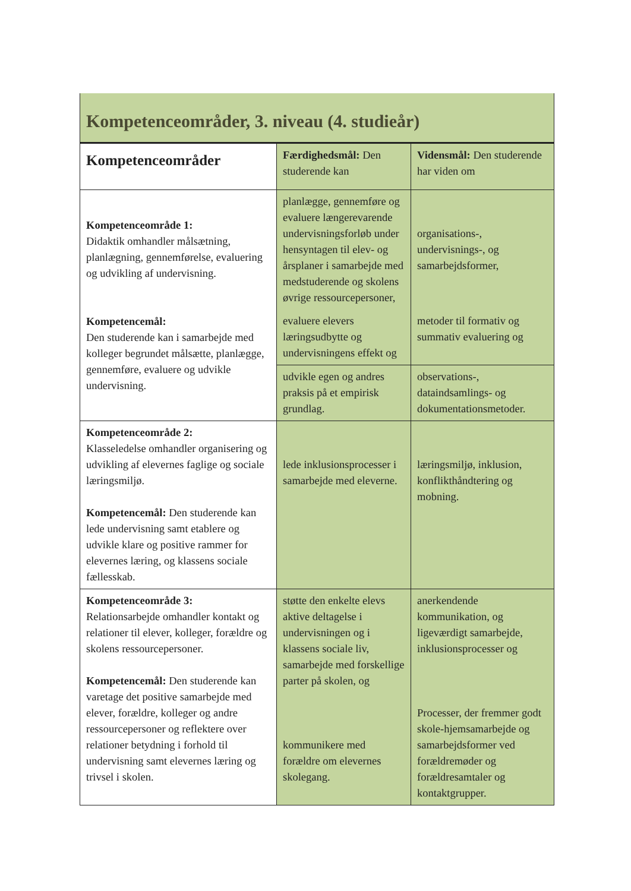Kompetenceområder, 3. niveau (4. studieår)
| Kompetenceområder | Færdighedsmål: Den studerende kan | Vidensmål: Den studerende har viden om |
| --- | --- | --- |
| Kompetenceområde 1: Didaktik omhandler målsætning, planlægning, gennemførelse, evaluering og udvikling af undervisning. Kompetencemål: Den studerende kan i samarbejde med kolleger begrundet målsætte, planlægge, gennemføre, evaluere og udvikle undervisning. | planlægge, gennemføre og evaluere længerevarende undervisningsforløb under hensyntagen til elev- og årsplaner i samarbejde med medstuderende og skolens øvrige ressourcepersoner, | organisations-, undervisnings-, og samarbejdsformer, |
| | evaluere elevers læringsudbytte og undervisningens effekt og | metoder til formativ og summativ evaluering og |
| | udvikle egen og andres praksis på et empirisk grundlag. | observations-, dataindsamlings- og dokumentationsmetoder. |
| Kompetenceområde 2: Klasseledelse omhandler organisering og udvikling af elevernes faglige og sociale læringsmiljø. Kompetencemål: Den studerende kan lede undervisning samt etablere og udvikle klare og positive rammer for elevernes læring, og klassens sociale fællesskab. | lede inklusionsprocesser i samarbejde med eleverne. | læringsmiljø, inklusion, konflikthåndtering og mobning. |
| Kompetenceområde 3: Relationsarbejde omhandler kontakt og relationer til elever, kolleger, forældre og skolens ressourcepersoner. Kompetencemål: Den studerende kan varetage det positive samarbejde med elever, forældre, kolleger og andre ressourcepersoner og reflektere over relationer betydning i forhold til undervisning samt elevernes læring og trivsel i skolen. | støtte den enkelte elevs aktive deltagelse i undervisningen og i klassens sociale liv, samarbejde med forskellige parter på skolen, og kommunikere med forældre om elevernes skolegang. | anerkendende kommunikation, og ligeværdigt samarbejde, inklusionsprocesser og Processer, der fremmer godt skole-hjemsamarbejde og samarbejdsformer ved forældremøder og forældresamtaler og kontaktgrupper. |